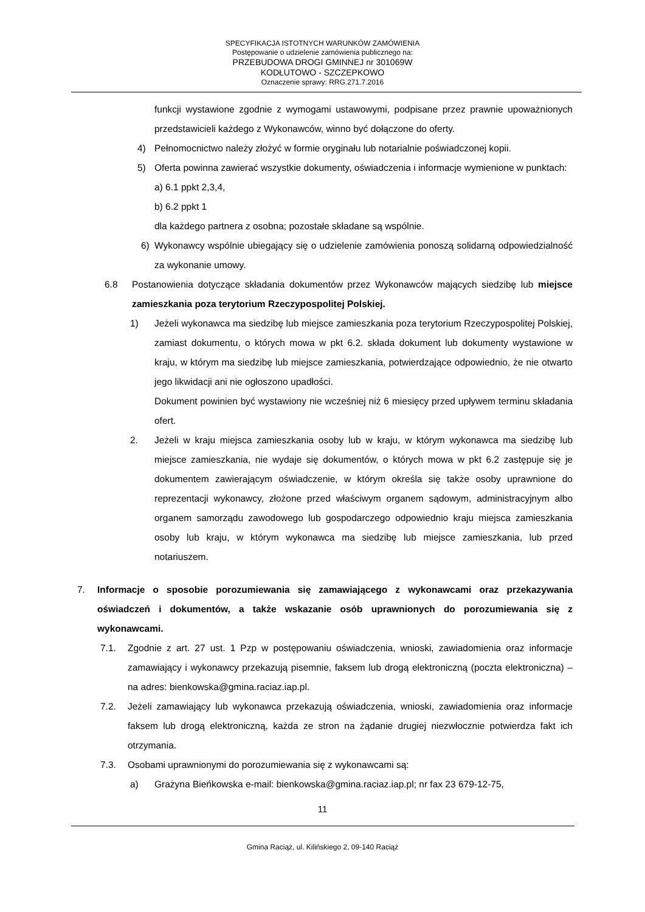SPECYFIKACJA ISTOTNYCH WARUNKÓW ZAMÓWIENIA
Postępowanie o udzielenie zamówienia publicznego na:
PRZEBUDOWA DROGI GMINNEJ nr 301069W
KODŁUTOWO - SZCZEPKOWO
Oznaczenie sprawy: RRG.271.7.2016
funkcji wystawione zgodnie z wymogami ustawowymi, podpisane przez prawnie upoważnionych przedstawicieli każdego z Wykonawców, winno być dołączone do oferty.
4) Pełnomocnictwo należy złożyć w formie oryginału lub notarialnie poświadczonej kopii.
5) Oferta powinna zawierać wszystkie dokumenty, oświadczenia i informacje wymienione w punktach:
a) 6.1 ppkt 2,3,4,
b) 6.2 ppkt 1
dla każdego partnera z osobna; pozostałe składane są wspólnie.
6) Wykonawcy wspólnie ubiegający się o udzielenie zamówienia ponoszą solidarną odpowiedzialność za wykonanie umowy.
6.8 Postanowienia dotyczące składania dokumentów przez Wykonawców mających siedzibę lub miejsce zamieszkania poza terytorium Rzeczypospolitej Polskiej.
1) Jeżeli wykonawca ma siedzibę lub miejsce zamieszkania poza terytorium Rzeczypospolitej Polskiej, zamiast dokumentu, o których mowa w pkt 6.2. składa dokument lub dokumenty wystawione w kraju, w którym ma siedzibę lub miejsce zamieszkania, potwierdzające odpowiednio, że nie otwarto jego likwidacji ani nie ogłoszono upadłości.
Dokument powinien być wystawiony nie wcześniej niż 6 miesięcy przed upływem terminu składania ofert.
2. Jeżeli w kraju miejsca zamieszkania osoby lub w kraju, w którym wykonawca ma siedzibę lub miejsce zamieszkania, nie wydaje się dokumentów, o których mowa w pkt 6.2 zastępuje się je dokumentem zawierającym oświadczenie, w którym określa się także osoby uprawnione do reprezentacji wykonawcy, złożone przed właściwym organem sądowym, administracyjnym albo organem samorządu zawodowego lub gospodarczego odpowiednio kraju miejsca zamieszkania osoby lub kraju, w którym wykonawca ma siedzibę lub miejsce zamieszkania, lub przed notariuszem.
7. Informacje o sposobie porozumiewania się zamawiającego z wykonawcami oraz przekazywania oświadczeń i dokumentów, a także wskazanie osób uprawnionych do porozumiewania się z wykonawcami.
7.1. Zgodnie z art. 27 ust. 1 Pzp w postępowaniu oświadczenia, wnioski, zawiadomienia oraz informacje zamawiający i wykonawcy przekazują pisemnie, faksem lub drogą elektroniczną (poczta elektroniczna) – na adres: bienkowska@gmina.raciaz.iap.pl.
7.2. Jeżeli zamawiający lub wykonawca przekazują oświadczenia, wnioski, zawiadomienia oraz informacje faksem lub drogą elektroniczną, każda ze stron na żądanie drugiej niezwłocznie potwierdza fakt ich otrzymania.
7.3. Osobami uprawnionymi do porozumiewania się z wykonawcami są:
a) Grażyna Bieńkowska e-mail: bienkowska@gmina.raciaz.iap.pl; nr fax 23 679-12-75,
11
Gmina Raciąż, ul. Kilińskiego 2, 09-140 Raciąż